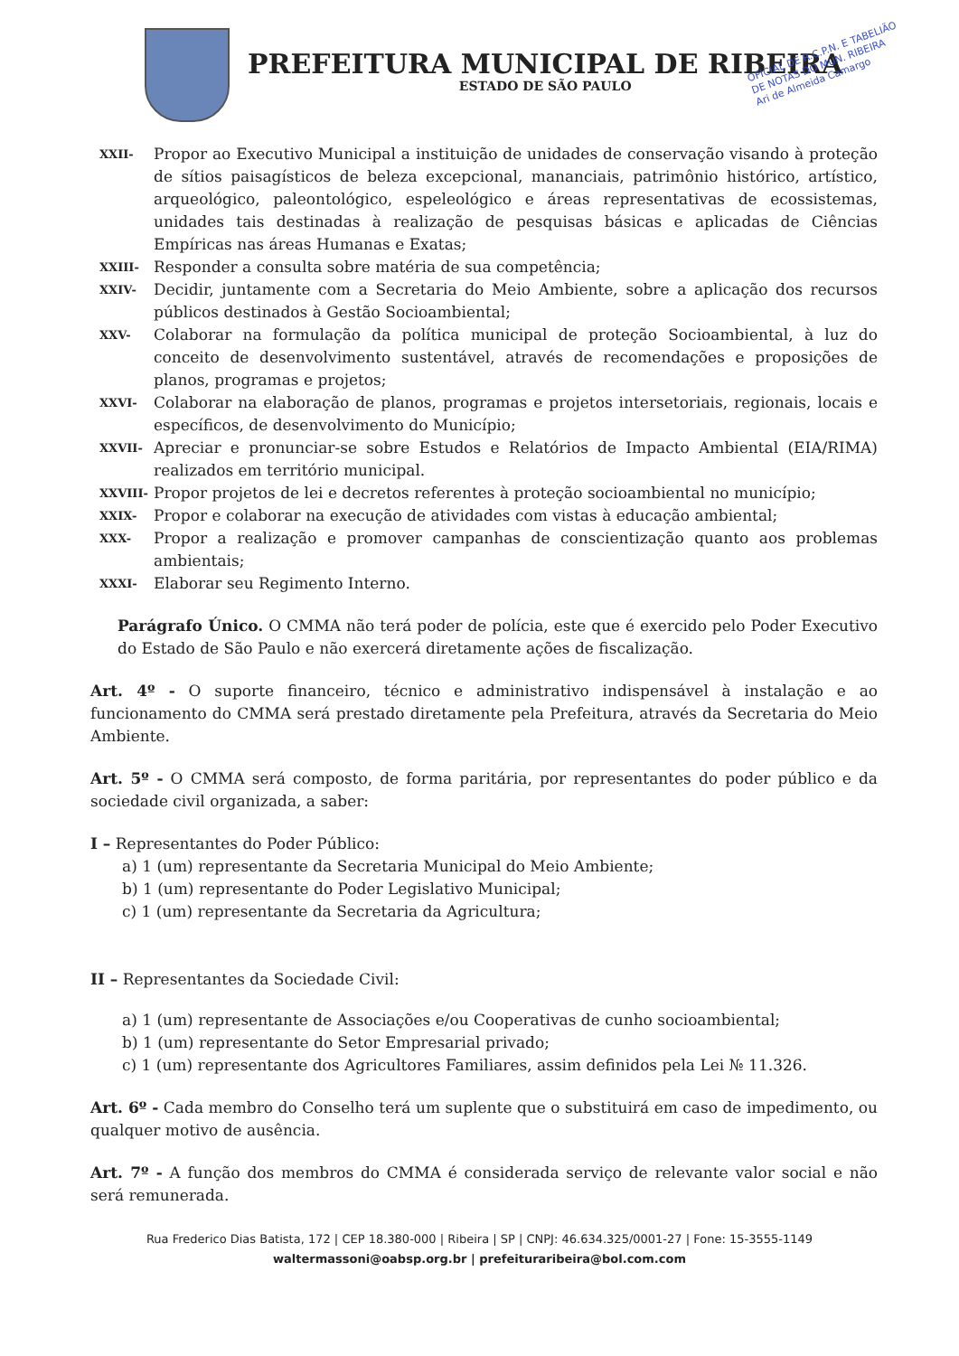PREFEITURA MUNICIPAL DE RIBEIRA
ESTADO DE SÃO PAULO
OFICIAL DE R.C.P.N. E TABELIÃO
DE NOTAS DO MUN. RIBEIRA
Ari de Almeida Camargo
XXII- Propor ao Executivo Municipal a instituição de unidades de conservação visando à proteção de sítios paisagísticos de beleza excepcional, mananciais, patrimônio histórico, artístico, arqueológico, paleontológico, espeleológico e áreas representativas de ecossistemas, unidades tais destinadas à realização de pesquisas básicas e aplicadas de Ciências Empíricas nas áreas Humanas e Exatas;
XXIII- Responder a consulta sobre matéria de sua competência;
XXIV- Decidir, juntamente com a Secretaria do Meio Ambiente, sobre a aplicação dos recursos públicos destinados à Gestão Socioambiental;
XXV- Colaborar na formulação da política municipal de proteção Socioambiental, à luz do conceito de desenvolvimento sustentável, através de recomendações e proposições de planos, programas e projetos;
XXVI- Colaborar na elaboração de planos, programas e projetos intersetoriais, regionais, locais e específicos, de desenvolvimento do Município;
XXVII- Apreciar e pronunciar-se sobre Estudos e Relatórios de Impacto Ambiental (EIA/RIMA) realizados em território municipal.
XXVIII- Propor projetos de lei e decretos referentes à proteção socioambiental no município;
XXIX- Propor e colaborar na execução de atividades com vistas à educação ambiental;
XXX- Propor a realização e promover campanhas de conscientização quanto aos problemas ambientais;
XXXI- Elaborar seu Regimento Interno.
Parágrafo Único. O CMMA não terá poder de polícia, este que é exercido pelo Poder Executivo do Estado de São Paulo e não exercerá diretamente ações de fiscalização.
Art. 4º - O suporte financeiro, técnico e administrativo indispensável à instalação e ao funcionamento do CMMA será prestado diretamente pela Prefeitura, através da Secretaria do Meio Ambiente.
Art. 5º - O CMMA será composto, de forma paritária, por representantes do poder público e da sociedade civil organizada, a saber:
I – Representantes do Poder Público:
a) 1 (um) representante da Secretaria Municipal do Meio Ambiente;
b) 1 (um) representante do Poder Legislativo Municipal;
c) 1 (um) representante da Secretaria da Agricultura;
II – Representantes da Sociedade Civil:
a) 1 (um) representante de Associações e/ou Cooperativas de cunho socioambiental;
b) 1 (um) representante do Setor Empresarial privado;
c) 1 (um) representante dos Agricultores Familiares, assim definidos pela Lei № 11.326.
Art. 6º - Cada membro do Conselho terá um suplente que o substituirá em caso de impedimento, ou qualquer motivo de ausência.
Art. 7º - A função dos membros do CMMA é considerada serviço de relevante valor social e não será remunerada.
Rua Frederico Dias Batista, 172 | CEP 18.380-000 | Ribeira | SP | CNPJ: 46.634.325/0001-27 | Fone: 15-3555-1149
waltermassoni@oabsp.org.br | prefeituraribeira@bol.com.com